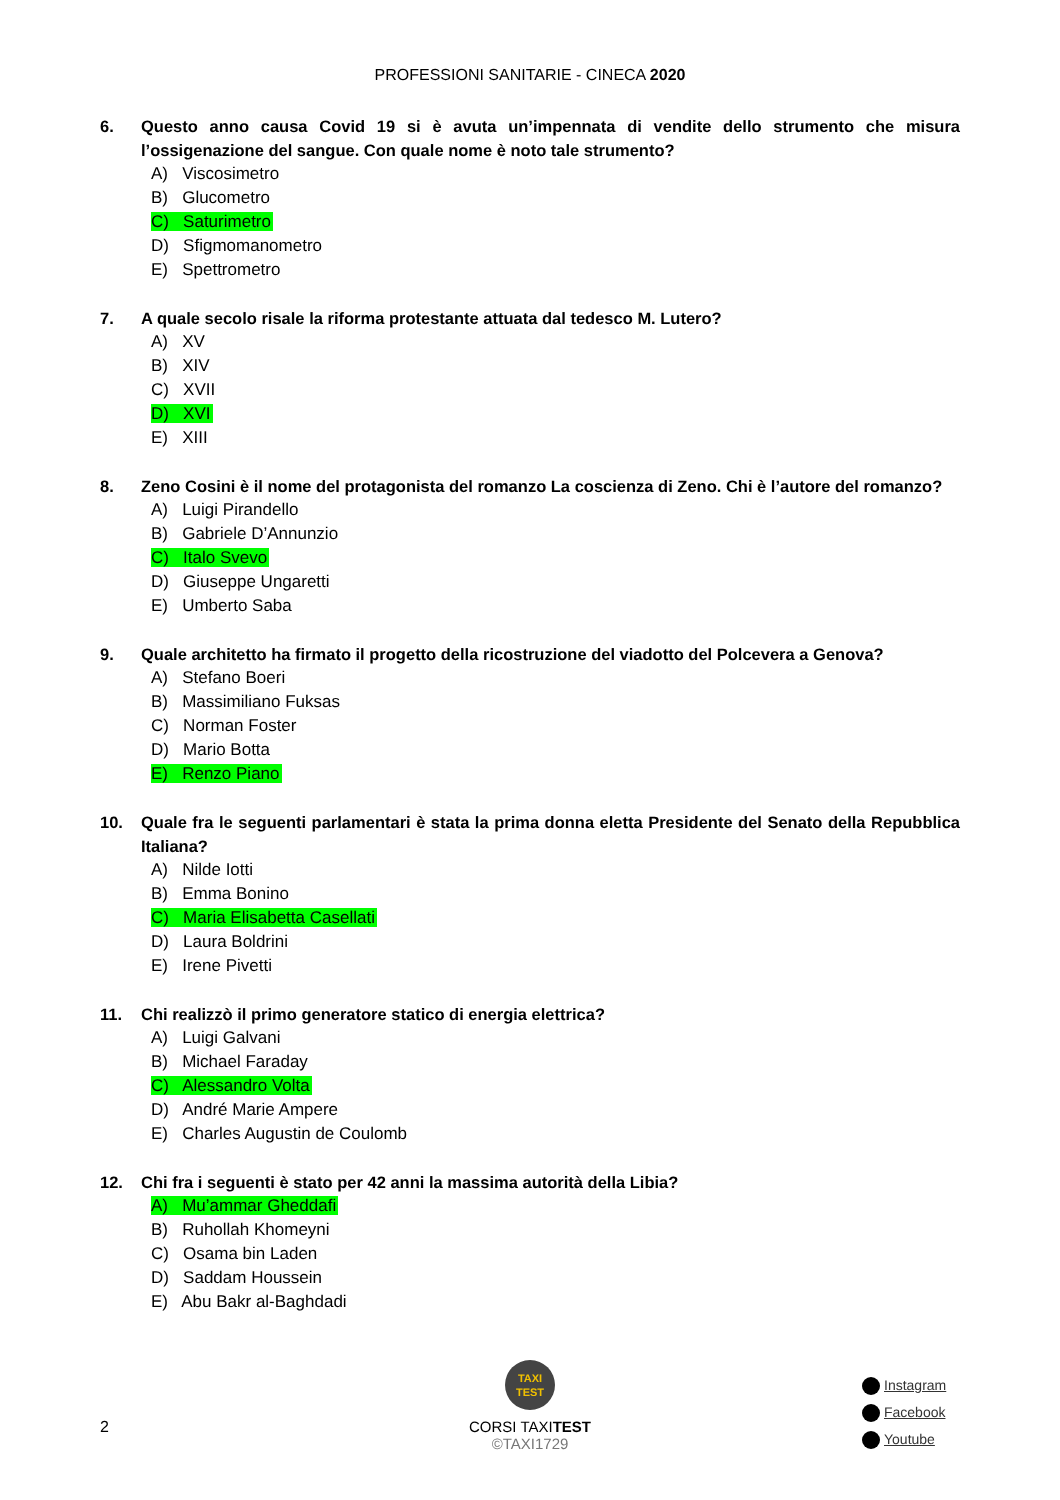PROFESSIONI SANITARIE - CINECA 2020
6. Questo anno causa Covid 19 si è avuta un’impennata di vendite dello strumento che misura l’ossigenazione del sangue. Con quale nome è noto tale strumento?
A) Viscosimetro
B) Glucometro
C) Saturimetro
D) Sfigmomanometro
E) Spettrometro
7. A quale secolo risale la riforma protestante attuata dal tedesco M. Lutero?
A) XV
B) XIV
C) XVII
D) XVI
E) XIII
8. Zeno Cosini è il nome del protagonista del romanzo La coscienza di Zeno. Chi è l’autore del romanzo?
A) Luigi Pirandello
B) Gabriele D’Annunzio
C) Italo Svevo
D) Giuseppe Ungaretti
E) Umberto Saba
9. Quale architetto ha firmato il progetto della ricostruzione del viadotto del Polcevera a Genova?
A) Stefano Boeri
B) Massimiliano Fuksas
C) Norman Foster
D) Mario Botta
E) Renzo Piano
10. Quale fra le seguenti parlamentari è stata la prima donna eletta Presidente del Senato della Repubblica Italiana?
A) Nilde Iotti
B) Emma Bonino
C) Maria Elisabetta Casellati
D) Laura Boldrini
E) Irene Pivetti
11. Chi realizzò il primo generatore statico di energia elettrica?
A) Luigi Galvani
B) Michael Faraday
C) Alessandro Volta
D) André Marie Ampere
E) Charles Augustin de Coulomb
12. Chi fra i seguenti è stato per 42 anni la massima autorità della Libia?
A) Mu’ammar Gheddafi
B) Ruhollah Khomeyni
C) Osama bin Laden
D) Saddam Houssein
E) Abu Bakr al-Baghdadi
2
TAXI
TEST
CORSI TAXITEST
©TAXI1729
Instagram
Facebook
Youtube